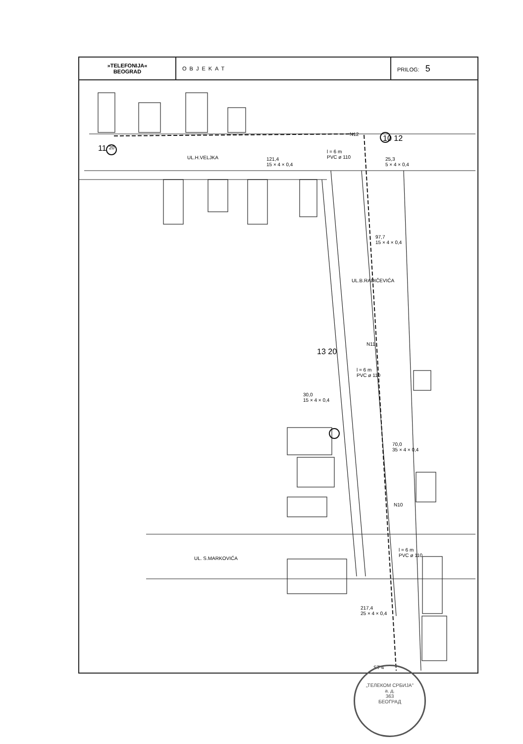| »TELEFONIJA« BEOGRAD | OBJEKAT | PRILOG: 5 |
11 20
UL.H.VELJKA
121,4
15 × 4 × 0,4
l = 6 m
PVC ø 110
N12 10 12
25,3
5 × 4 × 0,4
UL.B.RADIČEVIĆA
97,7
15 × 4 × 0,4
N11
13 20
l = 6 m
PVC ø 110
30,0
15 × 4 × 0,4
70,0
35 × 4 × 0,4
N10
UL. S.MARKOVIĆA
l = 6 m
PVC ø 110
217,4
25 × 4 × 0,4
ST 4
„ТЕЛЕКОМ СРБИЈА"
а. д.
363
БЕОГРАД